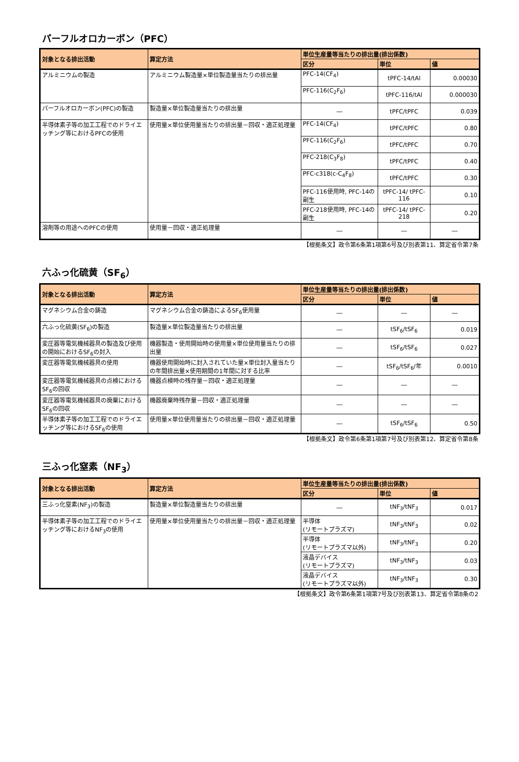パーフルオロカーボン（PFC）
| 対象となる排出活動 | 算定方法 | 単位生産量等当たりの排出量(排出係数) | | |
| --- | --- | --- | --- | --- |
| | | 区分 | 単位 | 値 |
| アルミニウムの製造 | アルミニウム製造量×単位製造量当たりの排出量 | PFC-14(CF<sub>4</sub>) | tPFC-14/tAl | 0.00030 |
| | | PFC-116(C<sub>2</sub>F<sub>6</sub>) | tPFC-116/tAl | 0.000030 |
| パーフルオロカーボン(PFC)の製造 | 製造量×単位製造量当たりの排出量 | ― | tPFC/tPFC | 0.039 |
| 半導体素子等の加工工程でのドライエッチング等におけるPFCの使用 | 使用量×単位使用量当たりの排出量－回収・適正処理量 | PFC-14(CF<sub>4</sub>) | tPFC/tPFC | 0.80 |
| | | PFC-116(C<sub>2</sub>F<sub>6</sub>) | tPFC/tPFC | 0.70 |
| | | PFC-218(C<sub>3</sub>F<sub>8</sub>) | tPFC/tPFC | 0.40 |
| | | PFC-c318(c-C<sub>4</sub>F<sub>8</sub>) | tPFC/tPFC | 0.30 |
| | | PFC-116使用時, PFC-14の副生 | tPFC-14/ tPFC-116 | 0.10 |
| | | PFC-218使用時, PFC-14の副生 | tPFC-14/ tPFC-218 | 0.20 |
| 溶剤等の用途へのPFCの使用 | 使用量－回収・適正処理量 | ― | ― | ― |
【根拠条文】政令第6条第1項第6号及び別表第11、算定省令第7条
六ふっ化硫黄（SF<sub>6</sub>）
| 対象となる排出活動 | 算定方法 | 単位生産量等当たりの排出量(排出係数) | | |
| --- | --- | --- | --- | --- |
| | | 区分 | 単位 | 値 |
| マグネシウム合金の鋳造 | マグネシウム合金の鋳造によるSF<sub>6</sub>使用量 | ― | ― | ― |
| 六ふっ化硫黄(SF<sub>6</sub>)の製造 | 製造量×単位製造量当たりの排出量 | ― | tSF<sub>6</sub>/tSF<sub>6</sub> | 0.019 |
| 変圧器等電気機械器具の製造及び使用の開始におけるSF<sub>6</sub>の封入 | 機器製造・使用開始時の使用量×単位使用量当たりの排出量 | ― | tSF<sub>6</sub>/tSF<sub>6</sub> | 0.027 |
| 変圧器等電気機械器具の使用 | 機器使用開始時に封入されていた量×単位封入量当たりの年間排出量×使用期間の1年間に対する比率 | ― | tSF<sub>6</sub>/tSF<sub>6</sub>/年 | 0.0010 |
| 変圧器等電気機械器具の点検におけるSF<sub>6</sub>の回収 | 機器点検時の残存量－回収・適正処理量 | ― | ― | ― |
| 変圧器等電気機械器具の廃棄におけるSF<sub>6</sub>の回収 | 機器廃棄時残存量－回収・適正処理量 | ― | ― | ― |
| 半導体素子等の加工工程でのドライエッチング等におけるSF<sub>6</sub>の使用 | 使用量×単位使用量当たりの排出量－回収・適正処理量 | ― | tSF<sub>6</sub>/tSF<sub>6</sub> | 0.50 |
【根拠条文】政令第6条第1項第7号及び別表第12、算定省令第8条
三ふっ化窒素（NF<sub>3</sub>）
| 対象となる排出活動 | 算定方法 | 単位生産量等当たりの排出量(排出係数) | | |
| --- | --- | --- | --- | --- |
| | | 区分 | 単位 | 値 |
| 三ふっ化窒素(NF<sub>3</sub>)の製造 | 製造量×単位製造量当たりの排出量 | ― | tNF<sub>3</sub>/tNF<sub>3</sub> | 0.017 |
| 半導体素子等の加工工程でのドライエッチング等におけるNF<sub>3</sub>の使用 | 使用量×単位使用量当たりの排出量－回収・適正処理量 | 半導体 (リモートプラズマ) | tNF<sub>3</sub>/tNF<sub>3</sub> | 0.02 |
| | | 半導体 (リモートプラズマ以外) | tNF<sub>3</sub>/tNF<sub>3</sub> | 0.20 |
| | | 液晶デバイス (リモートプラズマ) | tNF<sub>3</sub>/tNF<sub>3</sub> | 0.03 |
| | | 液晶デバイス (リモートプラズマ以外) | tNF<sub>3</sub>/tNF<sub>3</sub> | 0.30 |
【根拠条文】政令第6条第1項第7号及び別表第13、算定省令第8条の2